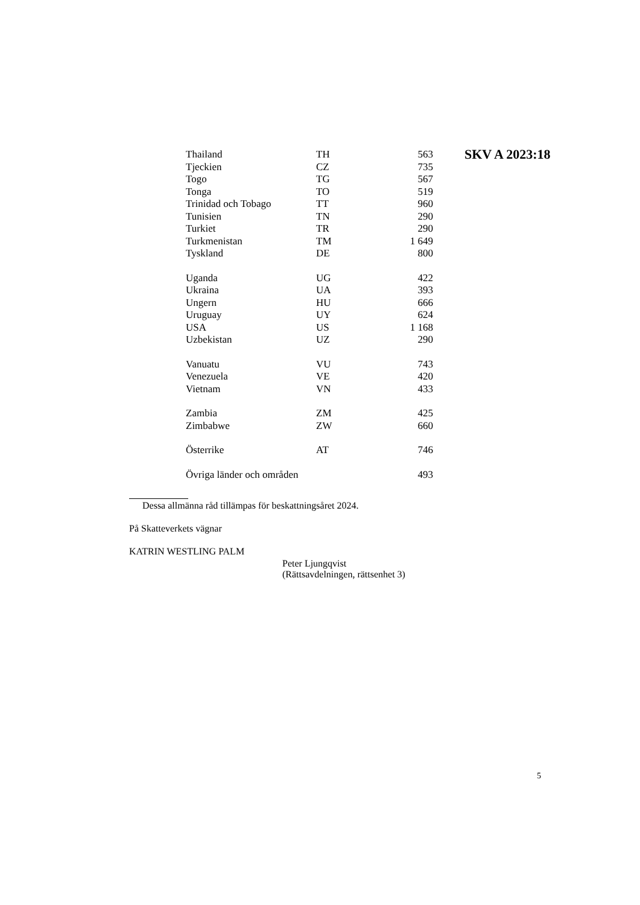SKV A 2023:18
| Thailand | TH | 563 |
| Tjeckien | CZ | 735 |
| Togo | TG | 567 |
| Tonga | TO | 519 |
| Trinidad och Tobago | TT | 960 |
| Tunisien | TN | 290 |
| Turkiet | TR | 290 |
| Turkmenistan | TM | 1 649 |
| Tyskland | DE | 800 |
| Uganda | UG | 422 |
| Ukraina | UA | 393 |
| Ungern | HU | 666 |
| Uruguay | UY | 624 |
| USA | US | 1 168 |
| Uzbekistan | UZ | 290 |
| Vanuatu | VU | 743 |
| Venezuela | VE | 420 |
| Vietnam | VN | 433 |
| Zambia | ZM | 425 |
| Zimbabwe | ZW | 660 |
| Österrike | AT | 746 |
| Övriga länder och områden | | 493 |
Dessa allmänna råd tillämpas för beskattningsåret 2024.
På Skatteverkets vägnar
KATRIN WESTLING PALM
Peter Ljungqvist
(Rättsavdelningen, rättsenhet 3)
5